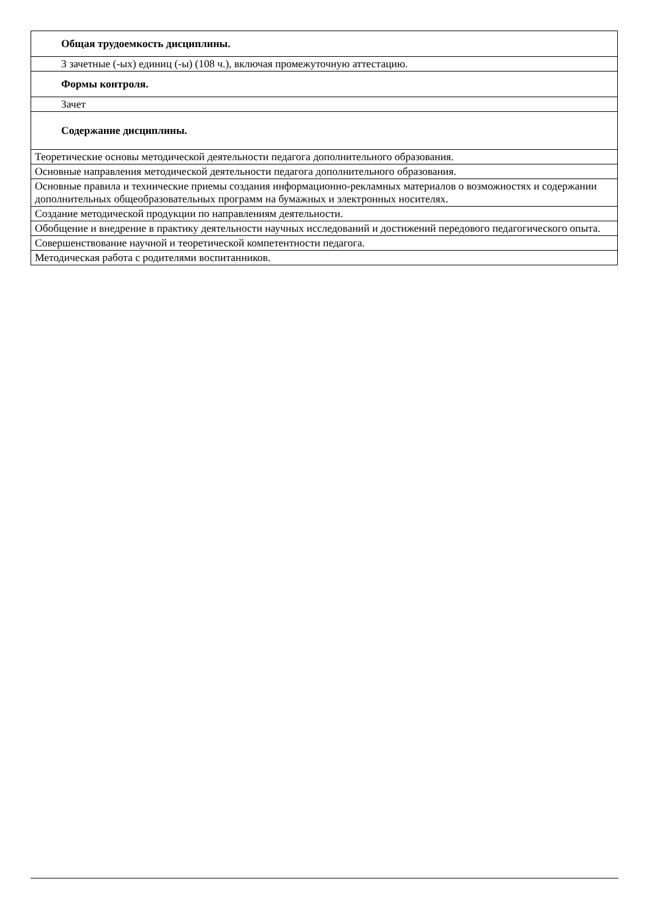| Общая трудоемкость дисциплины. |
| 3 зачетные (-ых) единиц (-ы) (108 ч.), включая промежуточную аттестацию. |
| Формы контроля. |
| Зачет |
| Содержание дисциплины. |
| Теоретические основы методической деятельности педагога дополнительного образования. |
| Основные направления методической деятельности педагога дополнительного образования. |
| Основные правила и технические приемы создания информационно-рекламных материалов о возможностях и содержании дополнительных общеобразовательных программ на бумажных и электронных носителях. |
| Создание методической продукции по направлениям деятельности. |
| Обобщение и внедрение в практику деятельности научных исследований и достижений передового педагогического опыта. |
| Совершенствование научной и теоретической компетентности педагога. |
| Методическая работа с родителями воспитанников. |